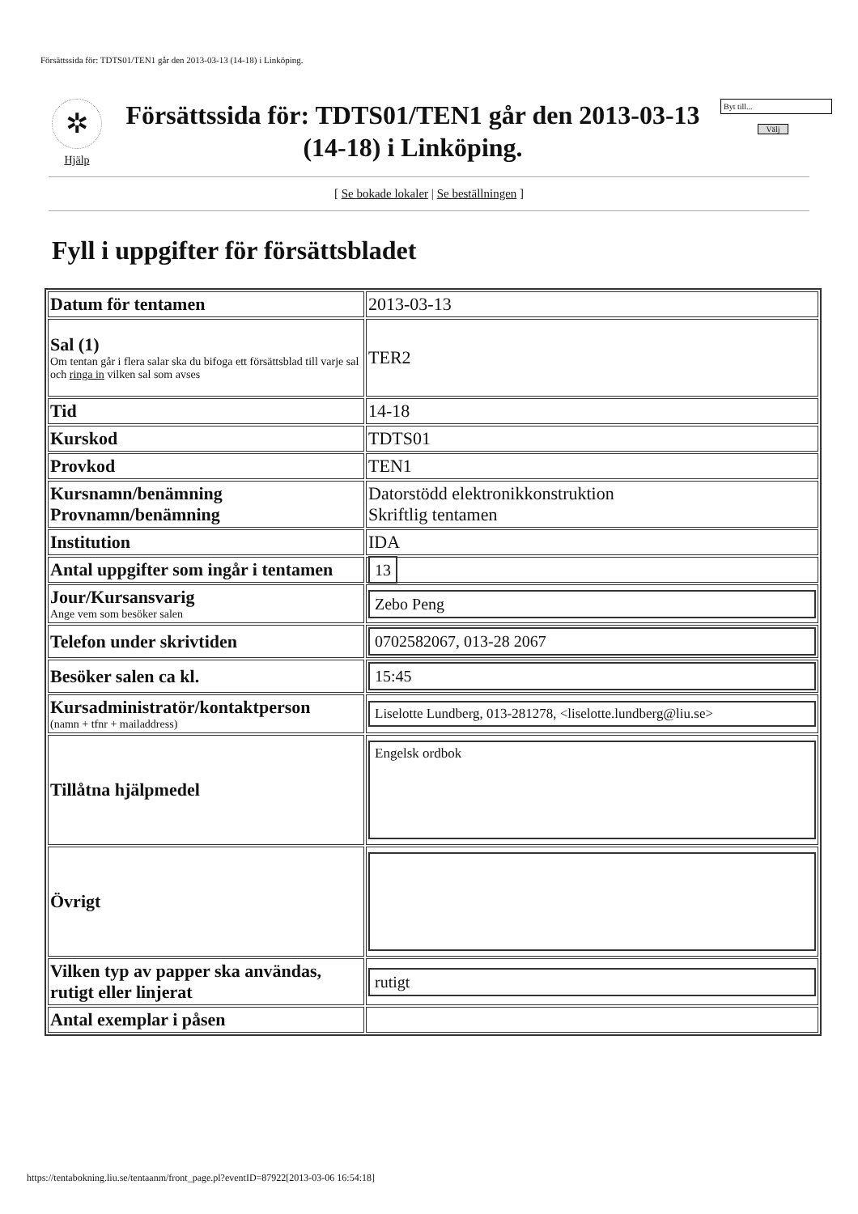Försättssida för: TDTS01/TEN1 går den 2013-03-13 (14-18) i Linköping.
✲
Hjälp
Försättssida för: TDTS01/TEN1 går den 2013-03-13 (14-18) i Linköping.
Byt till...
Välj
[ Se bokade lokaler | Se beställningen ]
Fyll i uppgifter för försättsbladet
| Datum för tentamen | 2013-03-13 |
| Sal (1) Om tentan går i flera salar ska du bifoga ett försättsblad till varje sal och ringa in vilken sal som avses | TER2 |
| Tid | 14-18 |
| Kurskod | TDTS01 |
| Provkod | TEN1 |
| Kursnamn/benämning Provnamn/benämning | Datorstödd elektronikkonstruktion Skriftlig tentamen |
| Institution | IDA |
| Antal uppgifter som ingår i tentamen | 13 |
| Jour/Kursansvarig Ange vem som besöker salen | Zebo Peng |
| Telefon under skrivtiden | 0702582067, 013-28 2067 |
| Besöker salen ca kl. | 15:45 |
| Kursadministratör/kontaktperson (namn + tfnr + mailaddress) | Liselotte Lundberg, 013-281278, <liselotte.lundberg@liu.se> |
| Tillåtna hjälpmedel | Engelsk ordbok |
| Övrigt | |
| Vilken typ av papper ska användas, rutigt eller linjerat | rutigt |
| Antal exemplar i påsen | |
https://tentabokning.liu.se/tentaanm/front_page.pl?eventID=87922[2013-03-06 16:54:18]